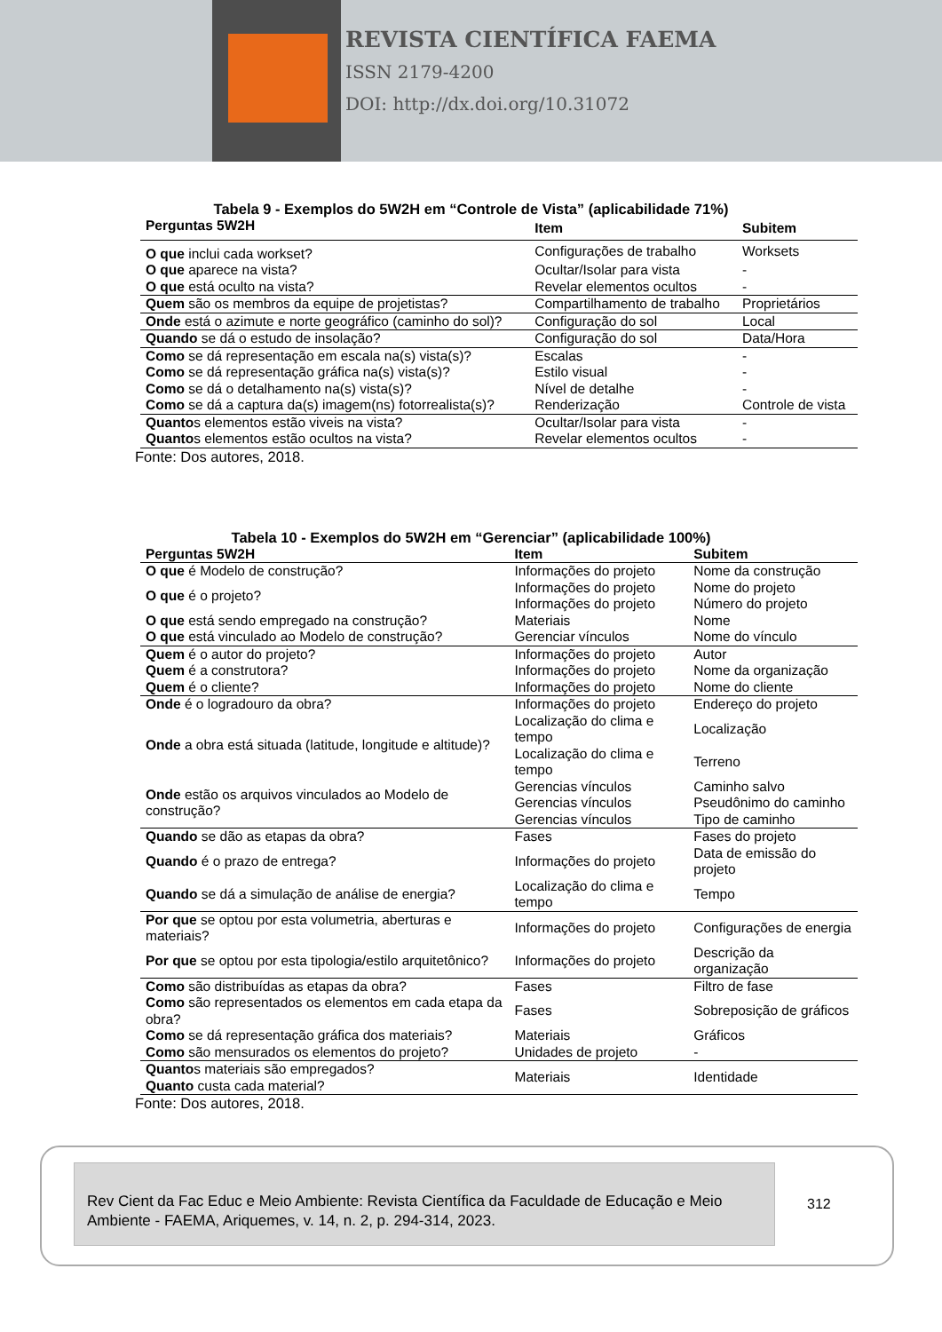REVISTA CIENTÍFICA FAEMA
ISSN 2179-4200
DOI: http://dx.doi.org/10.31072
Tabela 9 - Exemplos do 5W2H em “Controle de Vista” (aplicabilidade 71%)
| Perguntas 5W2H | Item | Subitem |
| --- | --- | --- |
| O que inclui cada workset? | Configurações de trabalho | Worksets |
| O que aparece na vista? | Ocultar/Isolar para vista | - |
| O que está oculto na vista? | Revelar elementos ocultos | - |
| Quem são os membros da equipe de projetistas? | Compartilhamento de trabalho | Proprietários |
| Onde está o azimute e norte geográfico (caminho do sol)? | Configuração do sol | Local |
| Quando se dá o estudo de insolação? | Configuração do sol | Data/Hora |
| Como se dá representação em escala na(s) vista(s)? | Escalas | - |
| Como se dá representação gráfica na(s) vista(s)? | Estilo visual | - |
| Como se dá o detalhamento na(s) vista(s)? | Nível de detalhe | - |
| Como se dá a captura da(s) imagem(ns) fotorrealista(s)? | Renderização | Controle de vista |
| Quanto s elementos estão viveis na vista? | Ocultar/Isolar para vista | - |
| Quanto s elementos estão ocultos na vista? | Revelar elementos ocultos | - |
Fonte: Dos autores, 2018.
Tabela 10 - Exemplos do 5W2H em “Gerenciar” (aplicabilidade 100%)
| Perguntas 5W2H | Item | Subitem |
| --- | --- | --- |
| O que é Modelo de construção? | Informações do projeto | Nome da construção |
| O que é o projeto? | Informações do projeto | Nome do projeto |
| | Informações do projeto | Número do projeto |
| O que está sendo empregado na construção? | Materiais | Nome |
| O que está vinculado ao Modelo de construção? | Gerenciar vínculos | Nome do vínculo |
| Quem é o autor do projeto? | Informações do projeto | Autor |
| Quem é a construtora? | Informações do projeto | Nome da organização |
| Quem é o cliente? | Informações do projeto | Nome do cliente |
| Onde é o logradouro da obra? | Informações do projeto | Endereço do projeto |
| Onde a obra está situada (latitude, longitude e altitude)? | Localização do clima e tempo | Localização |
| | Localização do clima e tempo | Terreno |
| Onde estão os arquivos vinculados ao Modelo de construção? | Gerencias vínculos | Caminho salvo |
| | Gerencias vínculos | Pseudônimo do caminho |
| | Gerencias vínculos | Tipo de caminho |
| Quando se dão as etapas da obra? | Fases | Fases do projeto |
| Quando é o prazo de entrega? | Informações do projeto | Data de emissão do projeto |
| Quando se dá a simulação de análise de energia? | Localização do clima e tempo | Tempo |
| Por que se optou por esta volumetria, aberturas e materiais? | Informações do projeto | Configurações de energia |
| Por que se optou por esta tipologia/estilo arquitetônico? | Informações do projeto | Descrição da organização |
| Como são distribuídas as etapas da obra? | Fases | Filtro de fase |
| Como são representados os elementos em cada etapa da obra? | Fases | Sobreposição de gráficos |
| Como se dá representação gráfica dos materiais? | Materiais | Gráficos |
| Como são mensurados os elementos do projeto? | Unidades de projeto | - |
| Quanto s materiais são empregados? Quanto custa cada material? | Materiais | Identidade |
Fonte: Dos autores, 2018.
Rev Cient da Fac Educ e Meio Ambiente: Revista Científica da Faculdade de Educação e Meio Ambiente - FAEMA, Ariquemes, v. 14, n. 2, p. 294-314, 2023.
312